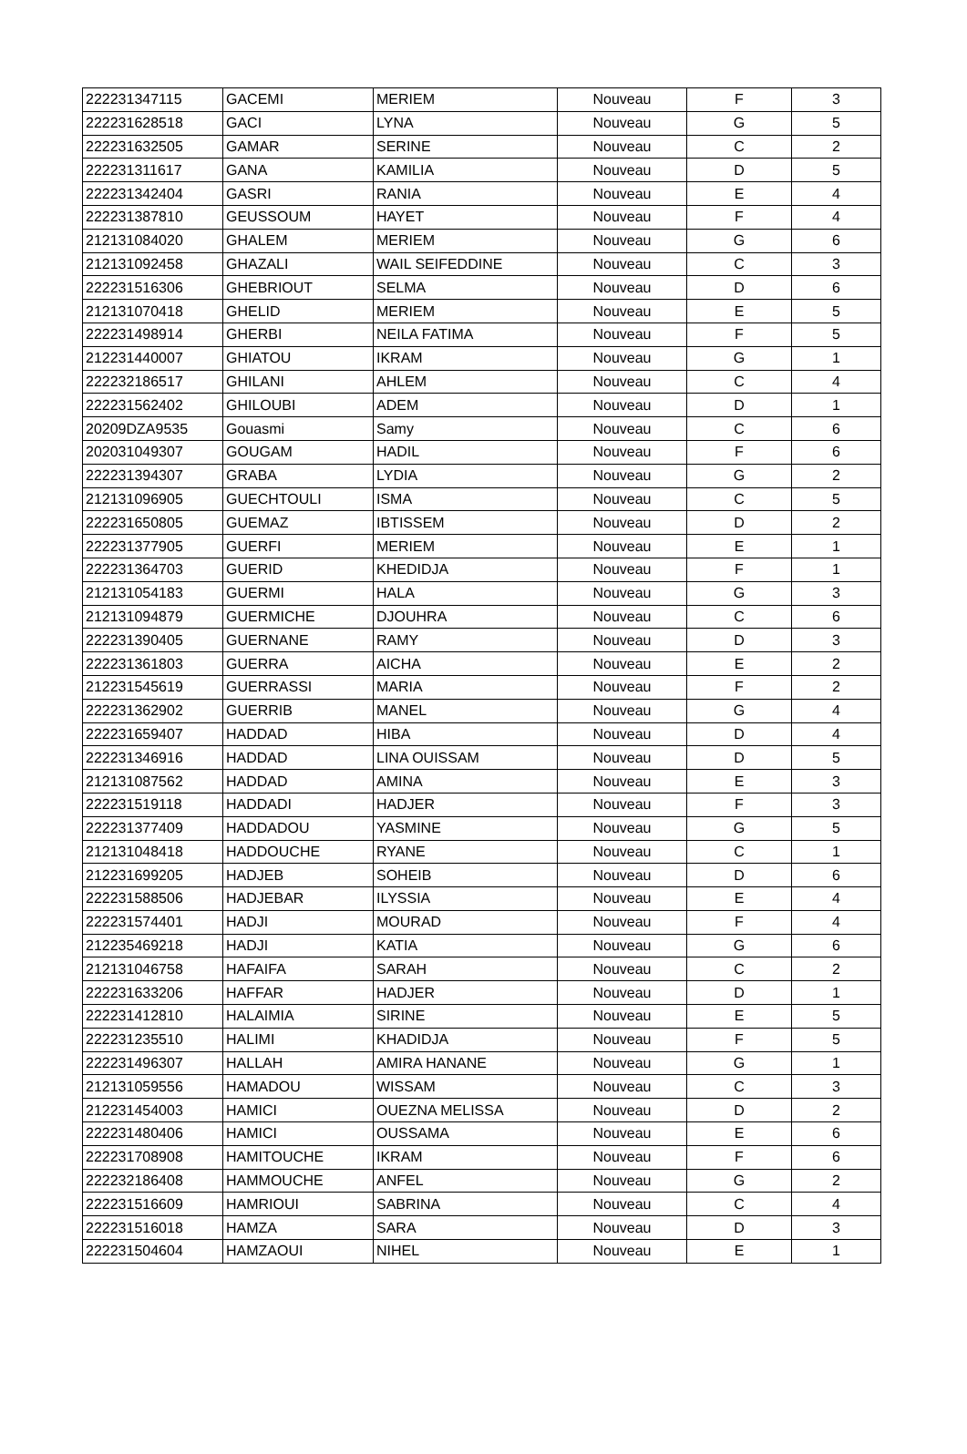| 222231347115 | GACEMI | MERIEM | Nouveau | F | 3 |
| 222231628518 | GACI | LYNA | Nouveau | G | 5 |
| 222231632505 | GAMAR | SERINE | Nouveau | C | 2 |
| 222231311617 | GANA | KAMILIA | Nouveau | D | 5 |
| 222231342404 | GASRI | RANIA | Nouveau | E | 4 |
| 222231387810 | GEUSSOUM | HAYET | Nouveau | F | 4 |
| 212131084020 | GHALEM | MERIEM | Nouveau | G | 6 |
| 212131092458 | GHAZALI | WAIL SEIFEDDINE | Nouveau | C | 3 |
| 222231516306 | GHEBRIOUT | SELMA | Nouveau | D | 6 |
| 212131070418 | GHELID | MERIEM | Nouveau | E | 5 |
| 222231498914 | GHERBI | NEILA FATIMA | Nouveau | F | 5 |
| 212231440007 | GHIATOU | IKRAM | Nouveau | G | 1 |
| 222232186517 | GHILANI | AHLEM | Nouveau | C | 4 |
| 222231562402 | GHILOUBI | ADEM | Nouveau | D | 1 |
| 20209DZA9535 | Gouasmi | Samy | Nouveau | C | 6 |
| 202031049307 | GOUGAM | HADIL | Nouveau | F | 6 |
| 222231394307 | GRABA | LYDIA | Nouveau | G | 2 |
| 212131096905 | GUECHTOULI | ISMA | Nouveau | C | 5 |
| 222231650805 | GUEMAZ | IBTISSEM | Nouveau | D | 2 |
| 222231377905 | GUERFI | MERIEM | Nouveau | E | 1 |
| 222231364703 | GUERID | KHEDIDJA | Nouveau | F | 1 |
| 212131054183 | GUERMI | HALA | Nouveau | G | 3 |
| 212131094879 | GUERMICHE | DJOUHRA | Nouveau | C | 6 |
| 222231390405 | GUERNANE | RAMY | Nouveau | D | 3 |
| 222231361803 | GUERRA | AICHA | Nouveau | E | 2 |
| 212231545619 | GUERRASSI | MARIA | Nouveau | F | 2 |
| 222231362902 | GUERRIB | MANEL | Nouveau | G | 4 |
| 222231659407 | HADDAD | HIBA | Nouveau | D | 4 |
| 222231346916 | HADDAD | LINA OUISSAM | Nouveau | D | 5 |
| 212131087562 | HADDAD | AMINA | Nouveau | E | 3 |
| 222231519118 | HADDADI | HADJER | Nouveau | F | 3 |
| 222231377409 | HADDADOU | YASMINE | Nouveau | G | 5 |
| 212131048418 | HADDOUCHE | RYANE | Nouveau | C | 1 |
| 212231699205 | HADJEB | SOHEIB | Nouveau | D | 6 |
| 222231588506 | HADJEBAR | ILYSSIA | Nouveau | E | 4 |
| 222231574401 | HADJI | MOURAD | Nouveau | F | 4 |
| 212235469218 | HADJI | KATIA | Nouveau | G | 6 |
| 212131046758 | HAFAIFA | SARAH | Nouveau | C | 2 |
| 222231633206 | HAFFAR | HADJER | Nouveau | D | 1 |
| 222231412810 | HALAIMIA | SIRINE | Nouveau | E | 5 |
| 222231235510 | HALIMI | KHADIDJA | Nouveau | F | 5 |
| 222231496307 | HALLAH | AMIRA HANANE | Nouveau | G | 1 |
| 212131059556 | HAMADOU | WISSAM | Nouveau | C | 3 |
| 212231454003 | HAMICI | OUEZNA MELISSA | Nouveau | D | 2 |
| 222231480406 | HAMICI | OUSSAMA | Nouveau | E | 6 |
| 222231708908 | HAMITOUCHE | IKRAM | Nouveau | F | 6 |
| 222232186408 | HAMMOUCHE | ANFEL | Nouveau | G | 2 |
| 222231516609 | HAMRIOUI | SABRINA | Nouveau | C | 4 |
| 222231516018 | HAMZA | SARA | Nouveau | D | 3 |
| 222231504604 | HAMZAOUI | NIHEL | Nouveau | E | 1 |